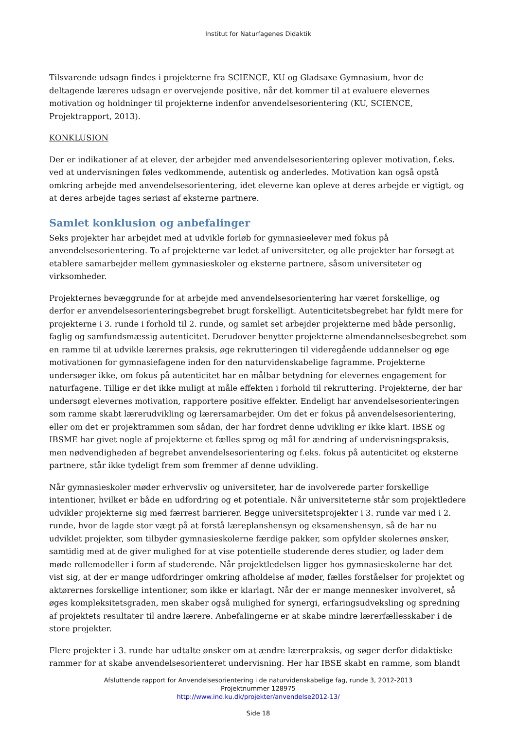Institut for Naturfagenes Didaktik
Tilsvarende udsagn findes i projekterne fra SCIENCE, KU og Gladsaxe Gymnasium, hvor de deltagende læreres udsagn er overvejende positive, når det kommer til at evaluere elevernes motivation og holdninger til projekterne indenfor anvendelsesorientering (KU, SCIENCE, Projektrapport, 2013).
KONKLUSION
Der er indikationer af at elever, der arbejder med anvendelsesorientering oplever motivation, f.eks. ved at undervisningen føles vedkommende, autentisk og anderledes. Motivation kan også opstå omkring arbejde med anvendelsesorientering, idet eleverne kan opleve at deres arbejde er vigtigt, og at deres arbejde tages seriøst af eksterne partnere.
Samlet konklusion og anbefalinger
Seks projekter har arbejdet med at udvikle forløb for gymnasieelever med fokus på anvendelsesorientering. To af projekterne var ledet af universiteter, og alle projekter har forsøgt at etablere samarbejder mellem gymnasieskoler og eksterne partnere, såsom universiteter og virksomheder.
Projekternes bevæggrunde for at arbejde med anvendelsesorientering har været forskellige, og derfor er anvendelsesorienteringsbegrebet brugt forskelligt. Autenticitetsbegrebet har fyldt mere for projekterne i 3. runde i forhold til 2. runde, og samlet set arbejder projekterne med både personlig, faglig og samfundsmæssig autenticitet. Derudover benytter projekterne almendannelsesbegrebet som en ramme til at udvikle lærernes praksis, øge rekrutteringen til videregående uddannelser og øge motivationen for gymnasiefagene inden for den naturvidenskabelige fagramme. Projekterne undersøger ikke, om fokus på autenticitet har en målbar betydning for elevernes engagement for naturfagene. Tillige er det ikke muligt at måle effekten i forhold til rekruttering. Projekterne, der har undersøgt elevernes motivation, rapportere positive effekter. Endeligt har anvendelsesorienteringen som ramme skabt lærerudvikling og lærersamarbejder. Om det er fokus på anvendelsesorientering, eller om det er projektrammen som sådan, der har fordret denne udvikling er ikke klart. IBSE og IBSME har givet nogle af projekterne et fælles sprog og mål for ændring af undervisningspraksis, men nødvendigheden af begrebet anvendelsesorientering og f.eks. fokus på autenticitet og eksterne partnere, står ikke tydeligt frem som fremmer af denne udvikling.
Når gymnasieskoler møder erhvervsliv og universiteter, har de involverede parter forskellige intentioner, hvilket er både en udfordring og et potentiale. Når universiteterne står som projektledere udvikler projekterne sig med færrest barrierer. Begge universitetsprojekter i 3. runde var med i 2. runde, hvor de lagde stor vægt på at forstå læreplanshensyn og eksamenshensyn, så de har nu udviklet projekter, som tilbyder gymnasieskolerne færdige pakker, som opfylder skolernes ønsker, samtidig med at de giver mulighed for at vise potentielle studerende deres studier, og lader dem møde rollemodeller i form af studerende. Når projektledelsen ligger hos gymnasieskolerne har det vist sig, at der er mange udfordringer omkring afholdelse af møder, fælles forståelser for projektet og aktørernes forskellige intentioner, som ikke er klarlagt. Når der er mange mennesker involveret, så øges kompleksitetsgraden, men skaber også mulighed for synergi, erfaringsudveksling og spredning af projektets resultater til andre lærere. Anbefalingerne er at skabe mindre lærerfællesskaber i de store projekter.
Flere projekter i 3. runde har udtalte ønsker om at ændre lærerpraksis, og søger derfor didaktiske rammer for at skabe anvendelsesorienteret undervisning. Her har IBSE skabt en ramme, som blandt
Afsluttende rapport for Anvendelsesorientering i de naturvidenskabelige fag, runde 3, 2012-2013
Projektnummer 128975
http://www.ind.ku.dk/projekter/anvendelse2012-13/
Side 18